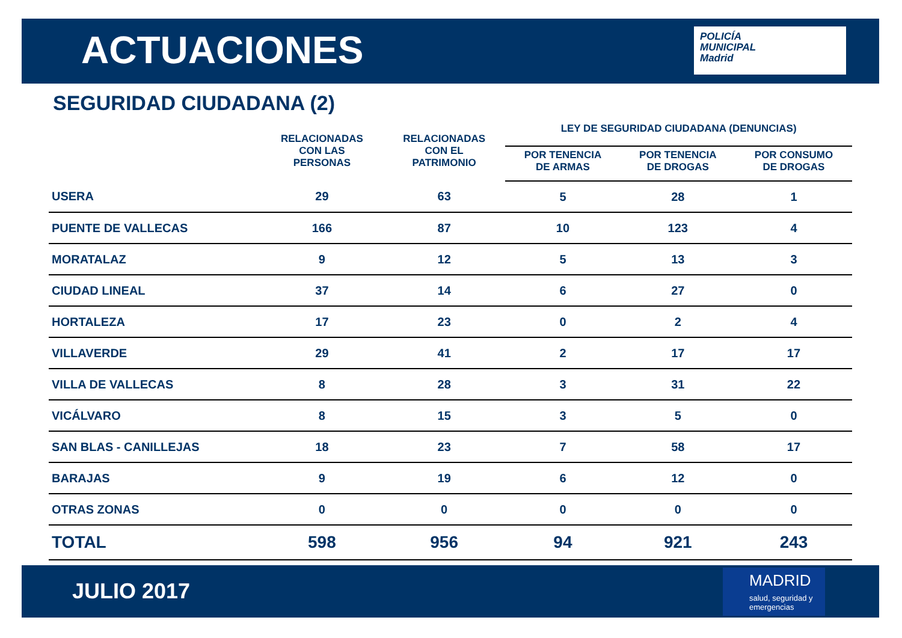ACTUACIONES
POLICÍA
MUNICIPAL
Madrid
SEGURIDAD CIUDADANA (2)
| | RELACIONADAS CON LAS PERSONAS | RELACIONADAS CON EL PATRIMONIO | LEY DE SEGURIDAD CIUDADANA (DENUNCIAS) | | |
| --- | --- | --- | --- | --- | --- |
| | | | POR TENENCIA DE ARMAS | POR TENENCIA DE DROGAS | POR CONSUMO DE DROGAS |
| USERA | 29 | 63 | 5 | 28 | 1 |
| PUENTE DE VALLECAS | 166 | 87 | 10 | 123 | 4 |
| MORATALAZ | 9 | 12 | 5 | 13 | 3 |
| CIUDAD LINEAL | 37 | 14 | 6 | 27 | 0 |
| HORTALEZA | 17 | 23 | 0 | 2 | 4 |
| VILLAVERDE | 29 | 41 | 2 | 17 | 17 |
| VILLA DE VALLECAS | 8 | 28 | 3 | 31 | 22 |
| VICÁLVARO | 8 | 15 | 3 | 5 | 0 |
| SAN BLAS - CANILLEJAS | 18 | 23 | 7 | 58 | 17 |
| BARAJAS | 9 | 19 | 6 | 12 | 0 |
| OTRAS ZONAS | 0 | 0 | 0 | 0 | 0 |
| TOTAL | 598 | 956 | 94 | 921 | 243 |
JULIO 2017
MADRID
salud, seguridad y emergencias